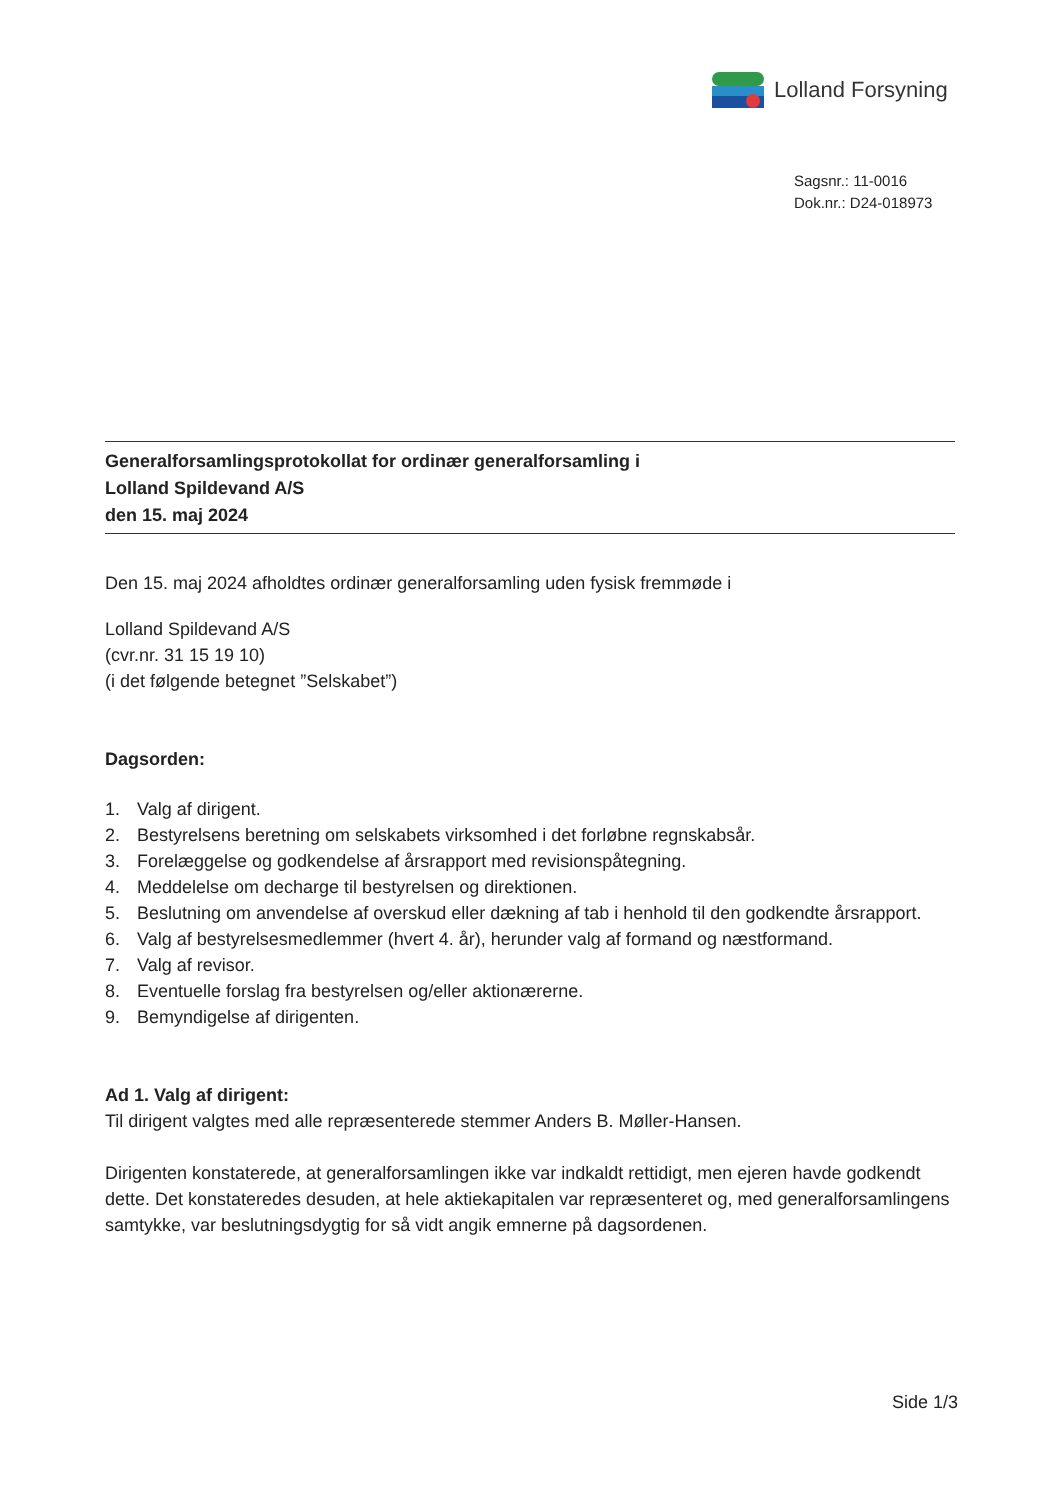Lolland Forsyning
Sagsnr.: 11-0016
Dok.nr.: D24-018973
Generalforsamlingsprotokollat for ordinær generalforsamling i
Lolland Spildevand A/S
den 15. maj 2024
Den 15. maj 2024 afholdtes ordinær generalforsamling uden fysisk fremmøde i
Lolland Spildevand A/S
(cvr.nr. 31 15 19 10)
(i det følgende betegnet ”Selskabet”)
Dagsorden:
1. Valg af dirigent.
2. Bestyrelsens beretning om selskabets virksomhed i det forløbne regnskabsår.
3. Forelæggelse og godkendelse af årsrapport med revisionspåtegning.
4. Meddelelse om decharge til bestyrelsen og direktionen.
5. Beslutning om anvendelse af overskud eller dækning af tab i henhold til den godkendte årsrapport.
6. Valg af bestyrelsesmedlemmer (hvert 4. år), herunder valg af formand og næstformand.
7. Valg af revisor.
8. Eventuelle forslag fra bestyrelsen og/eller aktionærerne.
9. Bemyndigelse af dirigenten.
Ad 1. Valg af dirigent:
Til dirigent valgtes med alle repræsenterede stemmer Anders B. Møller-Hansen.
Dirigenten konstaterede, at generalforsamlingen ikke var indkaldt rettidigt, men ejeren havde godkendt dette. Det konstateredes desuden, at hele aktiekapitalen var repræsenteret og, med generalforsamlingens samtykke, var beslutningsdygtig for så vidt angik emnerne på dagsordenen.
Side 1/3